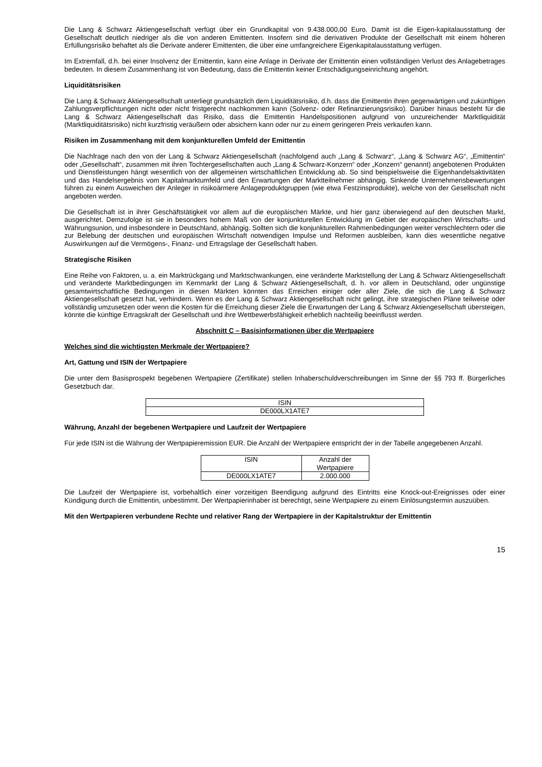Die Lang & Schwarz Aktiengesellschaft verfügt über ein Grundkapital von 9.438.000,00 Euro. Damit ist die Eigen-kapitalausstattung der Gesellschaft deutlich niedriger als die von anderen Emittenten. Insofern sind die derivativen Produkte der Gesellschaft mit einem höheren Erfüllungsrisiko behaftet als die Derivate anderer Emittenten, die über eine umfangreichere Eigenkapitalausstattung verfügen.
Im Extremfall, d.h. bei einer Insolvenz der Emittentin, kann eine Anlage in Derivate der Emittentin einen vollständigen Verlust des Anlagebetrages bedeuten. In diesem Zusammenhang ist von Bedeutung, dass die Emittentin keiner Entschädigungseinrichtung angehört.
Liquiditätsrisiken
Die Lang & Schwarz Aktiengesellschaft unterliegt grundsätzlich dem Liquiditätsrisiko, d.h. dass die Emittentin ihren gegenwärtigen und zukünftigen Zahlungsverpflichtungen nicht oder nicht fristgerecht nachkommen kann (Solvenz- oder Refinanzierungsrisiko). Darüber hinaus besteht für die Lang & Schwarz Aktiengesellschaft das Risiko, dass die Emittentin Handelspositionen aufgrund von unzureichender Marktliquidität (Marktliquiditätsrisiko) nicht kurzfristig veräußern oder absichern kann oder nur zu einem geringeren Preis verkaufen kann.
Risiken im Zusammenhang mit dem konjunkturellen Umfeld der Emittentin
Die Nachfrage nach den von der Lang & Schwarz Aktiengesellschaft (nachfolgend auch „Lang & Schwarz“, „Lang & Schwarz AG“, „Emittentin“ oder „Gesellschaft“, zusammen mit ihren Tochtergesellschaften auch „Lang & Schwarz-Konzern“ oder „Konzern“ genannt) angebotenen Produkten und Dienstleistungen hängt wesentlich von der allgemeinen wirtschaftlichen Entwicklung ab. So sind beispielsweise die Eigenhandelsaktivitäten und das Handelsergebnis vom Kapitalmarktumfeld und den Erwartungen der Marktteilnehmer abhängig. Sinkende Unternehmensbewertungen führen zu einem Ausweichen der Anleger in risikoärmere Anlageproduktgruppen (wie etwa Festzinsprodukte), welche von der Gesellschaft nicht angeboten werden.
Die Gesellschaft ist in ihrer Geschäftstätigkeit vor allem auf die europäischen Märkte, und hier ganz überwiegend auf den deutschen Markt, ausgerichtet. Demzufolge ist sie in besonders hohem Maß von der konjunkturellen Entwicklung im Gebiet der europäischen Wirtschafts- und Währungsunion, und insbesondere in Deutschland, abhängig. Sollten sich die konjunkturellen Rahmenbedingungen weiter verschlechtern oder die zur Belebung der deutschen und europäischen Wirtschaft notwendigen Impulse und Reformen ausbleiben, kann dies wesentliche negative Auswirkungen auf die Vermögens-, Finanz- und Ertragslage der Gesellschaft haben.
Strategische Risiken
Eine Reihe von Faktoren, u. a. ein Marktrückgang und Marktschwankungen, eine veränderte Marktstellung der Lang & Schwarz Aktiengesellschaft und veränderte Marktbedingungen im Kernmarkt der Lang & Schwarz Aktiengesellschaft, d. h. vor allem in Deutschland, oder ungünstige gesamtwirtschaftliche Bedingungen in diesen Märkten könnten das Erreichen einiger oder aller Ziele, die sich die Lang & Schwarz Aktiengesellschaft gesetzt hat, verhindern. Wenn es der Lang & Schwarz Aktiengesellschaft nicht gelingt, ihre strategischen Pläne teilweise oder vollständig umzusetzen oder wenn die Kosten für die Erreichung dieser Ziele die Erwartungen der Lang & Schwarz Aktiengesellschaft übersteigen, könnte die künftige Ertragskraft der Gesellschaft und ihre Wettbewerbsfähigkeit erheblich nachteilig beeinflusst werden.
Abschnitt C – Basisinformationen über die Wertpapiere
Welches sind die wichtigsten Merkmale der Wertpapiere?
Art, Gattung und ISIN der Wertpapiere
Die unter dem Basisprospekt begebenen Wertpapiere (Zertifikate) stellen Inhaberschuldverschreibungen im Sinne der §§ 793 ff. Bürgerliches Gesetzbuch dar.
| ISIN |
| --- |
| DE000LX1ATE7 |
Währung, Anzahl der begebenen Wertpapiere und Laufzeit der Wertpapiere
Für jede ISIN ist die Währung der Wertpapieremission EUR. Die Anzahl der Wertpapiere entspricht der in der Tabelle angegebenen Anzahl.
| ISIN | Anzahl der Wertpapiere |
| --- | --- |
| DE000LX1ATE7 | 2.000.000 |
Die Laufzeit der Wertpapiere ist, vorbehaltlich einer vorzeitigen Beendigung aufgrund des Eintritts eine Knock-out-Ereignisses oder einer Kündigung durch die Emittentin, unbestimmt. Der Wertpapierinhaber ist berechtigt, seine Wertpapiere zu einem Einlösungstermin auszuüben.
Mit den Wertpapieren verbundene Rechte und relativer Rang der Wertpapiere in der Kapitalstruktur der Emittentin
15